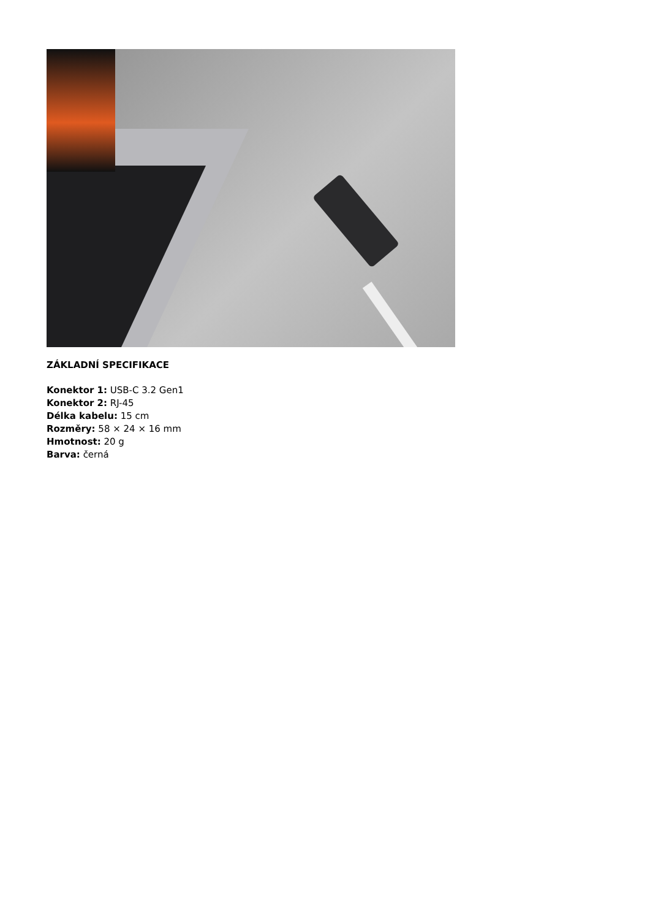ZÁKLADNÍ SPECIFIKACE
Konektor 1: USB-C 3.2 Gen1
Konektor 2: RJ-45
Délka kabelu: 15 cm
Rozměry: 58 × 24 × 16 mm
Hmotnost: 20 g
Barva: černá